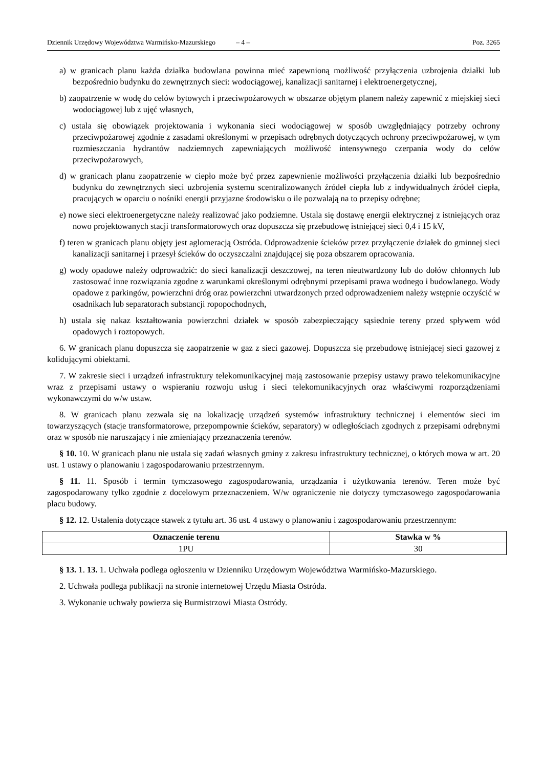Dziennik Urzędowy Województwa Warmińsko-Mazurskiego – 4 – Poz. 3265
a) w granicach planu każda działka budowlana powinna mieć zapewnioną możliwość przyłączenia uzbrojenia działki lub bezpośrednio budynku do zewnętrznych sieci: wodociągowej, kanalizacji sanitarnej i elektroenergetycznej,
b) zaopatrzenie w wodę do celów bytowych i przeciwpożarowych w obszarze objętym planem należy zapewnić z miejskiej sieci wodociągowej lub z ujęć własnych,
c) ustala się obowiązek projektowania i wykonania sieci wodociągowej w sposób uwzględniający potrzeby ochrony przeciwpożarowej zgodnie z zasadami określonymi w przepisach odrębnych dotyczących ochrony przeciwpożarowej, w tym rozmieszczania hydrantów nadziemnych zapewniających możliwość intensywnego czerpania wody do celów przeciwpożarowych,
d) w granicach planu zaopatrzenie w ciepło może być przez zapewnienie możliwości przyłączenia działki lub bezpośrednio budynku do zewnętrznych sieci uzbrojenia systemu scentralizowanych źródeł ciepła lub z indywidualnych źródeł ciepła, pracujących w oparciu o nośniki energii przyjazne środowisku o ile pozwalają na to przepisy odrębne;
e) nowe sieci elektroenergetyczne należy realizować jako podziemne. Ustala się dostawę energii elektrycznej z istniejących oraz nowo projektowanych stacji transformatorowych oraz dopuszcza się przebudowę istniejącej sieci 0,4 i 15 kV,
f) teren w granicach planu objęty jest aglomeracją Ostróda. Odprowadzenie ścieków przez przyłączenie działek do gminnej sieci kanalizacji sanitarnej i przesył ścieków do oczyszczalni znajdującej się poza obszarem opracowania.
g) wody opadowe należy odprowadzić: do sieci kanalizacji deszczowej, na teren nieutwardzony lub do dołów chłonnych lub zastosować inne rozwiązania zgodne z warunkami określonymi odrębnymi przepisami prawa wodnego i budowlanego. Wody opadowe z parkingów, powierzchni dróg oraz powierzchni utwardzonych przed odprowadzeniem należy wstępnie oczyścić w osadnikach lub separatorach substancji ropopochodnych,
h) ustala się nakaz kształtowania powierzchni działek w sposób zabezpieczający sąsiednie tereny przed spływem wód opadowych i roztopowych.
6. W granicach planu dopuszcza się zaopatrzenie w gaz z sieci gazowej. Dopuszcza się przebudowę istniejącej sieci gazowej z kolidującymi obiektami.
7. W zakresie sieci i urządzeń infrastruktury telekomunikacyjnej mają zastosowanie przepisy ustawy prawo telekomunikacyjne wraz z przepisami ustawy o wspieraniu rozwoju usług i sieci telekomunikacyjnych oraz właściwymi rozporządzeniami wykonawczymi do w/w ustaw.
8. W granicach planu zezwala się na lokalizację urządzeń systemów infrastruktury technicznej i elementów sieci im towarzyszących (stacje transformatorowe, przepompownie ścieków, separatory) w odległościach zgodnych z przepisami odrębnymi oraz w sposób nie naruszający i nie zmieniający przeznaczenia terenów.
§ 10. 10. W granicach planu nie ustala się zadań własnych gminy z zakresu infrastruktury technicznej, o których mowa w art. 20 ust. 1 ustawy o planowaniu i zagospodarowaniu przestrzennym.
§ 11. 11. Sposób i termin tymczasowego zagospodarowania, urządzania i użytkowania terenów. Teren może być zagospodarowany tylko zgodnie z docelowym przeznaczeniem. W/w ograniczenie nie dotyczy tymczasowego zagospodarowania placu budowy.
§ 12. 12. Ustalenia dotyczące stawek z tytułu art. 36 ust. 4 ustawy o planowaniu i zagospodarowaniu przestrzennym:
| Oznaczenie terenu | Stawka w % |
| --- | --- |
| 1PU | 30 |
§ 13. 1. 13. 1. Uchwała podlega ogłoszeniu w Dzienniku Urzędowym Województwa Warmińsko-Mazurskiego.
2. Uchwała podlega publikacji na stronie internetowej Urzędu Miasta Ostróda.
3. Wykonanie uchwały powierza się Burmistrzowi Miasta Ostródy.